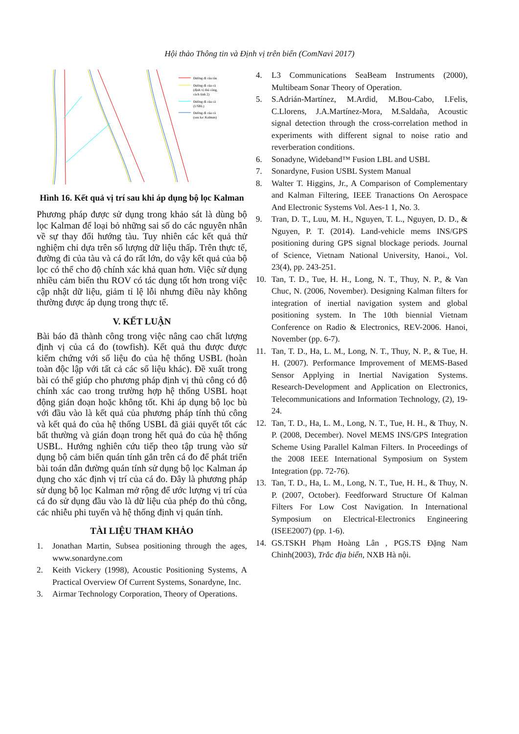Hội thảo Thông tin và Định vị trên biển (ComNavi 2017)
Đường đi của tàu
Đường đi của cá
(định vị thủ công,
cách tính 2)
Đường đi của cá
(USBL)
Đường đi của cá
(sau lọc Kalman)
Hình 16. Kết quả vị trí sau khi áp dụng bộ lọc Kalman
Phương pháp được sử dụng trong khảo sát là dùng bộ lọc Kalman để loại bỏ những sai số do các nguyên nhân về sự thay đổi hướng tàu. Tuy nhiên các kết quả thử nghiệm chỉ dựa trên số lượng dữ liệu thấp. Trên thực tế, đường đi của tàu và cá đo rất lớn, do vậy kết quả của bộ lọc có thể cho độ chính xác khả quan hơn. Việc sử dụng nhiều cảm biến thu ROV có tác dụng tốt hơn trong việc cập nhật dữ liệu, giảm tỉ lệ lỗi nhưng điều này không thường được áp dụng trong thực tế.
V. KẾT LUẬN
Bài báo đã thành công trong việc nâng cao chất lượng định vị của cá đo (towfish). Kết quả thu được được kiểm chứng với số liệu đo của hệ thống USBL (hoàn toàn độc lập với tất cả các số liệu khác). Đề xuất trong bài có thể giúp cho phương pháp định vị thủ công có độ chính xác cao trong trường hợp hệ thống USBL hoạt động gián đoạn hoặc không tốt. Khi áp dụng bộ lọc bù với đầu vào là kết quả của phương pháp tính thủ công và kết quả đo của hệ thống USBL đã giải quyết tốt các bất thường và gián đoạn trong hết quả đo của hệ thống USBL. Hướng nghiên cứu tiếp theo tập trung vào sử dụng bộ cảm biến quán tính gắn trên cá đo để phát triển bài toán dẫn đường quán tính sử dụng bộ lọc Kalman áp dụng cho xác định vị trí của cá đo. Đây là phương pháp sử dụng bộ lọc Kalman mở rộng để ước lượng vị trí của cá đo sử dụng đầu vào là dữ liệu của phép đo thủ công, các nhiễu phi tuyến và hệ thống định vị quán tính.
TÀI LIỆU THAM KHẢO
1. Jonathan Martin, Subsea positioning through the ages, www.sonardyne.com
2. Keith Vickery (1998), Acoustic Positioning Systems, A Practical Overview Of Current Systems, Sonardyne, Inc.
3. Airmar Technology Corporation, Theory of Operations.
4. L3 Communications SeaBeam Instruments (2000), Multibeam Sonar Theory of Operation.
5. S.Adrián-Martínez, M.Ardid, M.Bou-Cabo, I.Felis, C.Llorens, J.A.Martínez-Mora, M.Saldaña, Acoustic signal detection through the cross-correlation method in experiments with different signal to noise ratio and reverberation conditions.
6. Sonadyne, Wideband™ Fusion LBL and USBL
7. Sonardyne, Fusion USBL System Manual
8. Walter T. Higgins, Jr., A Comparison of Complementary and Kalman Filtering, IEEE Tranactions On Aerospace And Electronic Systems Vol. Aes-1 1, No. 3.
9. Tran, D. T., Luu, M. H., Nguyen, T. L., Nguyen, D. D., & Nguyen, P. T. (2014). Land-vehicle mems INS/GPS positioning during GPS signal blockage periods. Journal of Science, Vietnam National University, Hanoi., Vol. 23(4), pp. 243-251.
10. Tan, T. D., Tue, H. H., Long, N. T., Thuy, N. P., & Van Chuc, N. (2006, November). Designing Kalman filters for integration of inertial navigation system and global positioning system. In The 10th biennial Vietnam Conference on Radio & Electronics, REV-2006. Hanoi, November (pp. 6-7).
11. Tan, T. D., Ha, L. M., Long, N. T., Thuy, N. P., & Tue, H. H. (2007). Performance Improvement of MEMS-Based Sensor Applying in Inertial Navigation Systems. Research-Development and Application on Electronics, Telecommunications and Information Technology, (2), 19-24.
12. Tan, T. D., Ha, L. M., Long, N. T., Tue, H. H., & Thuy, N. P. (2008, December). Novel MEMS INS/GPS Integration Scheme Using Parallel Kalman Filters. In Proceedings of the 2008 IEEE International Symposium on System Integration (pp. 72-76).
13. Tan, T. D., Ha, L. M., Long, N. T., Tue, H. H., & Thuy, N. P. (2007, October). Feedforward Structure Of Kalman Filters For Low Cost Navigation. In International Symposium on Electrical-Electronics Engineering (ISEE2007) (pp. 1-6).
14. GS.TSKH Phạm Hoàng Lân , PGS.TS Đặng Nam Chinh(2003), Trắc địa biển, NXB Hà nội.